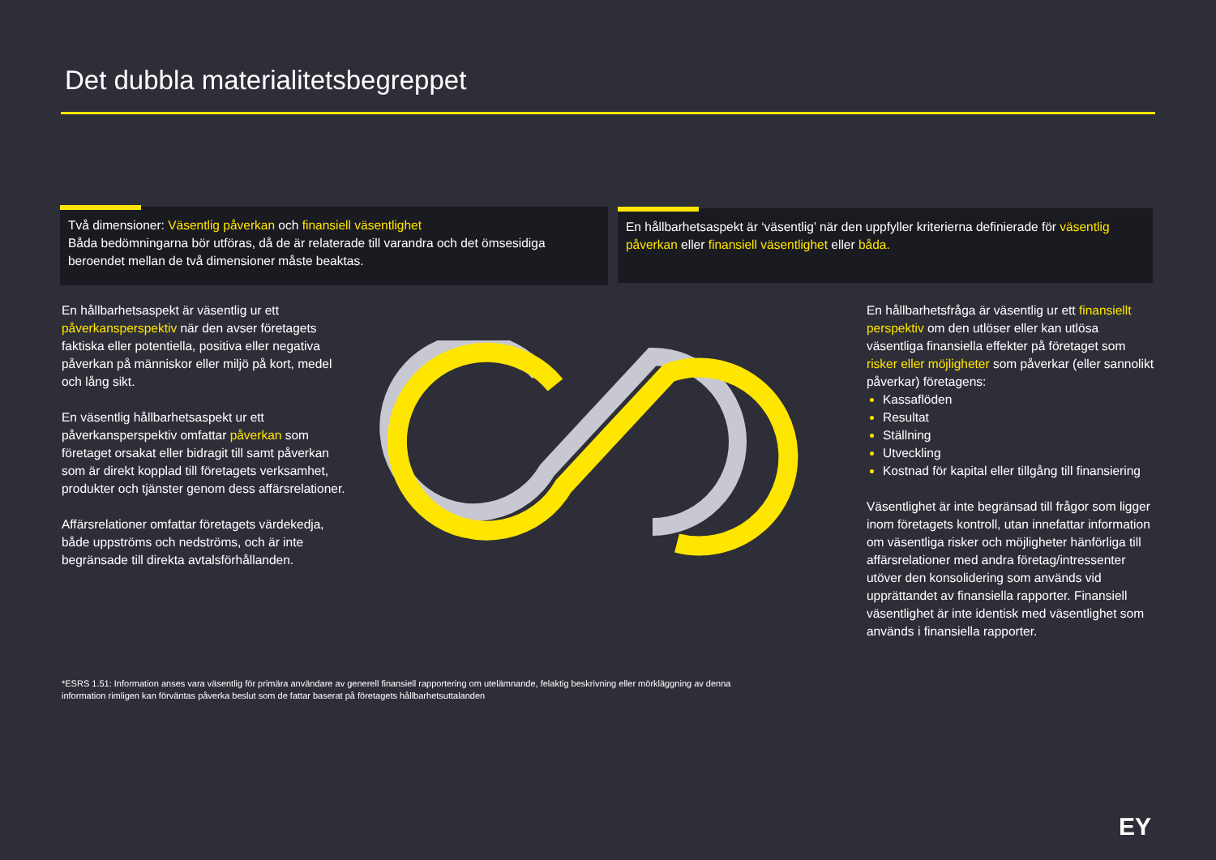Det dubbla materialitetsbegreppet
Två dimensioner: Väsentlig påverkan och finansiell väsentlighet
Båda bedömningarna bör utföras, då de är relaterade till varandra och det ömsesidiga beroendet mellan de två dimensioner måste beaktas.
En hållbarhetsaspekt är ‘väsentlig’ när den uppfyller kriterierna definierade för väsentlig påverkan eller finansiell väsentlighet eller båda.
En hållbarhetsaspekt är väsentlig ur ett påverkansperspektiv när den avser företagets faktiska eller potentiella, positiva eller negativa påverkan på människor eller miljö på kort, medel och lång sikt.
En väsentlig hållbarhetsaspekt ur ett påverkansperspektiv omfattar påverkan som företaget orsakat eller bidragit till samt påverkan som är direkt kopplad till företagets verksamhet, produkter och tjänster genom dess affärsrelationer.
Affärsrelationer omfattar företagets värdekedja, både uppströms och nedströms, och är inte begränsade till direkta avtalsförhållanden.
En hållbarhetsfråga är väsentlig ur ett finansiellt perspektiv om den utlöser eller kan utlösa väsentliga finansiella effekter på företaget som risker eller möjligheter som påverkar (eller sannolikt påverkar) företagens:
Kassaflöden
Resultat
Ställning
Utveckling
Kostnad för kapital eller tillgång till finansiering
Väsentlighet är inte begränsad till frågor som ligger inom företagets kontroll, utan innefattar information om väsentliga risker och möjligheter hänförliga till affärsrelationer med andra företag/intressenter utöver den konsolidering som används vid upprättandet av finansiella rapporter. Finansiell väsentlighet är inte identisk med väsentlighet som används i finansiella rapporter.
*ESRS 1.51: Information anses vara väsentlig för primära användare av generell finansiell rapportering om utelämnande, felaktig beskrivning eller mörkläggning av denna information rimligen kan förväntas påverka beslut som de fattar baserat på företagets hållbarhetsuttalanden
EY